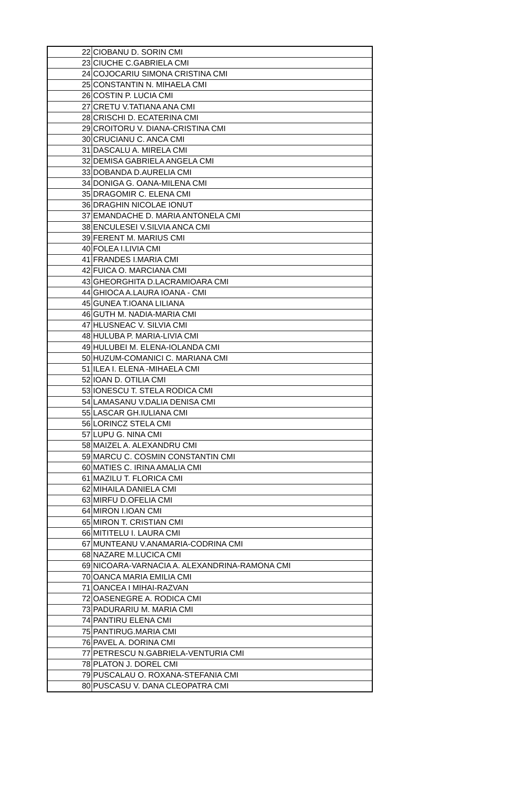| 22 | CIOBANU D. SORIN CMI |
| 23 | CIUCHE C.GABRIELA CMI |
| 24 | COJOCARIU SIMONA CRISTINA CMI |
| 25 | CONSTANTIN N. MIHAELA CMI |
| 26 | COSTIN P. LUCIA CMI |
| 27 | CRETU V.TATIANA ANA CMI |
| 28 | CRISCHI D. ECATERINA CMI |
| 29 | CROITORU V. DIANA-CRISTINA CMI |
| 30 | CRUCIANU C. ANCA CMI |
| 31 | DASCALU A. MIRELA CMI |
| 32 | DEMISA GABRIELA ANGELA CMI |
| 33 | DOBANDA D.AURELIA CMI |
| 34 | DONIGA G. OANA-MILENA CMI |
| 35 | DRAGOMIR C. ELENA CMI |
| 36 | DRAGHIN NICOLAE IONUT |
| 37 | EMANDACHE D. MARIA ANTONELA CMI |
| 38 | ENCULESEI V.SILVIA ANCA CMI |
| 39 | FERENT M. MARIUS CMI |
| 40 | FOLEA I.LIVIA CMI |
| 41 | FRANDES I.MARIA CMI |
| 42 | FUICA O. MARCIANA CMI |
| 43 | GHEORGHITA D.LACRAMIOARA CMI |
| 44 | GHIOCA A.LAURA IOANA - CMI |
| 45 | GUNEA T.IOANA LILIANA |
| 46 | GUTH M. NADIA-MARIA CMI |
| 47 | HLUSNEAC V. SILVIA CMI |
| 48 | HULUBA P. MARIA-LIVIA CMI |
| 49 | HULUBEI M. ELENA-IOLANDA CMI |
| 50 | HUZUM-COMANICI C. MARIANA CMI |
| 51 | ILEA I. ELENA -MIHAELA CMI |
| 52 | IOAN D. OTILIA CMI |
| 53 | IONESCU T. STELA RODICA CMI |
| 54 | LAMASANU V.DALIA DENISA CMI |
| 55 | LASCAR GH.IULIANA CMI |
| 56 | LORINCZ STELA CMI |
| 57 | LUPU G. NINA CMI |
| 58 | MAIZEL A. ALEXANDRU CMI |
| 59 | MARCU C. COSMIN CONSTANTIN CMI |
| 60 | MATIES C. IRINA AMALIA CMI |
| 61 | MAZILU T. FLORICA CMI |
| 62 | MIHAILA DANIELA CMI |
| 63 | MIRFU D.OFELIA CMI |
| 64 | MIRON I.IOAN CMI |
| 65 | MIRON T. CRISTIAN CMI |
| 66 | MITITELU I. LAURA CMI |
| 67 | MUNTEANU V.ANAMARIA-CODRINA CMI |
| 68 | NAZARE M.LUCICA CMI |
| 69 | NICOARA-VARNACIA A. ALEXANDRINA-RAMONA CMI |
| 70 | OANCA MARIA EMILIA CMI |
| 71 | OANCEA I MIHAI-RAZVAN |
| 72 | OASENEGRE A. RODICA CMI |
| 73 | PADURARIU M. MARIA CMI |
| 74 | PANTIRU ELENA CMI |
| 75 | PANTIRUG.MARIA CMI |
| 76 | PAVEL A. DORINA CMI |
| 77 | PETRESCU N.GABRIELA-VENTURIA CMI |
| 78 | PLATON J. DOREL CMI |
| 79 | PUSCALAU O. ROXANA-STEFANIA CMI |
| 80 | PUSCASU V. DANA CLEOPATRA CMI |